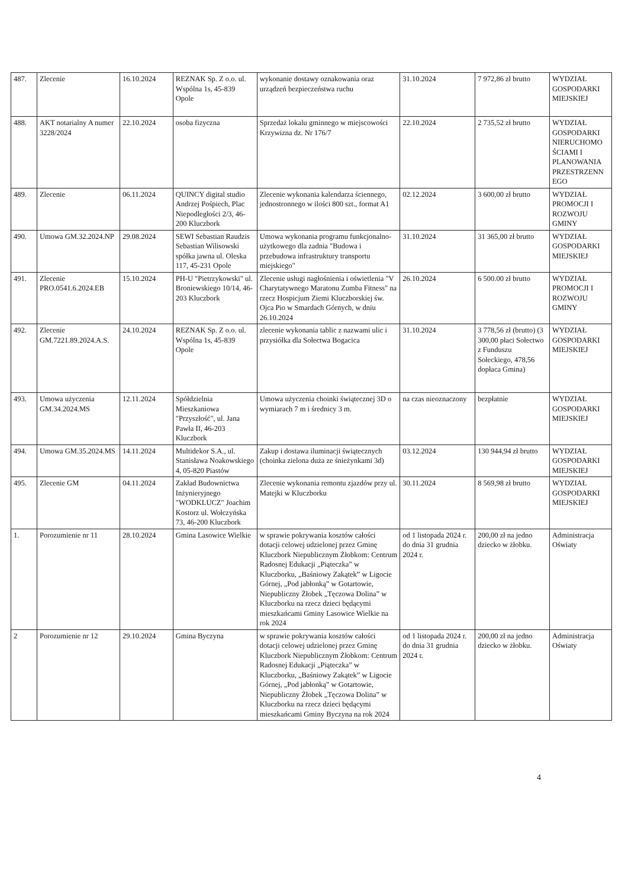| 487. | Zlecenie | 16.10.2024 | REZNAK Sp. Z o.o. ul. Wspólna 1s, 45-839 Opole | wykonanie dostawy oznakowania oraz urządzeń bezpieczeństwa ruchu | 31.10.2024 | 7 972,86 zł brutto | WYDZIAŁ GOSPODARKI MIEJSKIEJ |
| 488. | AKT notarialny A numer 3228/2024 | 22.10.2024 | osoba fizyczna | Sprzedaż lokalu gminnego w miejscowości Krzywizna dz. Nr 176/7 | 22.10.2024 | 2 735,52 zł brutto | WYDZIAŁ GOSPODARKI NIERUCHOMO ŚCIAMI I PLANOWANIA PRZESTRZENN EGO |
| 489. | Zlecenie | 06.11.2024 | QUINCY digital studio Andrzej Pośpiech, Plac Niepodległości 2/3, 46-200 Kluczbork | Zlecenie wykonania kalendarza ściennego, jednostronnego w ilości 800 szt., format A1 | 02.12.2024 | 3 600,00 zł brutto | WYDZIAŁ PROMOCJI I ROZWOJU GMINY |
| 490. | Umowa GM.32.2024.NP | 29.08.2024 | SEWI Sebastian Raudzis Sebastian Wilisowski spółka jawna ul. Oleska 117, 45-231 Opole | Umowa wykonania programu funkcjonalno- użytkowego dla zadnia "Budowa i przebudowa infrastruktury transportu miejskiego" | 31.10.2024 | 31 365,00 zł brutto | WYDZIAŁ GOSPODARKI MIEJSKIEJ |
| 491. | Zlecenie PRO.0541.6.2024.EB | 15.10.2024 | PH-U "Pietrzykowski" ul. Broniewskiego 10/14, 46-203 Kluczbork | Zlecenie usługi nagłośnienia i oświetlenia "V Charytatywnego Maratonu Zumba Fitness" na rzecz Hospicjum Ziemi Kluczborskiej św. Ojca Pio w Smardach Górnych, w dniu 26.10.2024 | 26.10.2024 | 6 500.00 zł brutto | WYDZIAŁ PROMOCJI I ROZWOJU GMINY |
| 492. | Zlecenie GM.7221.89.2024.A.S. | 24.10.2024 | REZNAK Sp. Z o.o. ul. Wspólna 1s, 45-839 Opole | zlecenie wykonania tablic z nazwami ulic i przysiółka dla Sołectwa Bogacica | 31.10.2024 | 3 778,56 zł (brutto) (3 300,00 płaci Sołectwo z Funduszu Sołeckiego, 478,56 dopłaca Gmina) | WYDZIAŁ GOSPODARKI MIEJSKIEJ |
| 493. | Umowa użyczenia GM.34.2024.MS | 12.11.2024 | Spółdzielnia Mieszkaniowa "Przyszłość", ul. Jana Pawła II, 46-203 Kluczbork | Umowa użyczenia choinki świątecznej 3D o wymiarach 7 m i średnicy 3 m. | na czas nieoznaczony | bezpłatnie | WYDZIAŁ GOSPODARKI MIEJSKIEJ |
| 494. | Umowa GM.35.2024.MS | 14.11.2024 | Multidekor S.A., ul. Stanisława Noakowskiego 4, 05-820 Piastów | Zakup i dostawa iluminacji świątecznych (choinka zielona duża ze śnieżynkami 3d) | 03.12.2024 | 130 944,94 zł brutto | WYDZIAŁ GOSPODARKI MIEJSKIEJ |
| 495. | Zlecenie GM | 04.11.2024 | Zakład Budownictwa Inżynieryjnego "WODKLUCZ" Joachim Kostorz ul. Wołczyńska 73, 46-200 Kluczbork | Zlecenie wykonania remontu zjazdów przy ul. Matejki w Kluczborku | 30.11.2024 | 8 569,98 zł brutto | WYDZIAŁ GOSPODARKI MIEJSKIEJ |
| 1. | Porozumienie nr 11 | 28.10.2024 | Gmina Lasowice Wielkie | w sprawie pokrywania kosztów całości dotacji celowej udzielonej przez Gminę Kluczbork Niepublicznym Żłobkom: Centrum Radosnej Edukacji „Piąteczka” w Kluczborku, „Baśniowy Zakątek” w Ligocie Górnej, „Pod jabłonką” w Gotartowie, Niepubliczny Żłobek „Tęczowa Dolina” w Kluczborku na rzecz dzieci będącymi mieszkańcami Gminy Lasowice Wielkie na rok 2024 | od 1 listopada 2024 r. do dnia 31 grudnia 2024 r. | 200,00 zł na jedno dziecko w żłobku. | Administracja Oświaty |
| 2 | Porozumienie nr 12 | 29.10.2024 | Gmina Byczyna | w sprawie pokrywania kosztów całości dotacji celowej udzielonej przez Gminę Kluczbork Niepublicznym Żłobkom: Centrum Radosnej Edukacji „Piąteczka” w Kluczborku, „Baśniowy Zakątek” w Ligocie Górnej, „Pod jabłonką” w Gotartowie, Niepubliczny Żłobek „Tęczowa Dolina” w Kluczborku na rzecz dzieci będącymi mieszkańcami Gminy Byczyna na rok 2024 | od 1 listopada 2024 r. do dnia 31 grudnia 2024 r. | 200,00 zł na jedno dziecko w żłobku. | Administracja Oświaty |
4